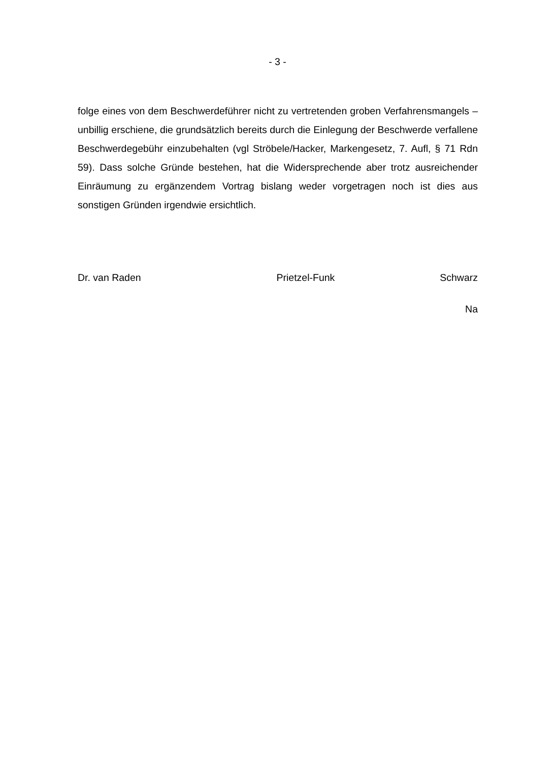- 3 -
folge eines von dem Beschwerdeführer nicht zu vertretenden groben Verfahrens­mangels – unbillig erschiene, die grundsätzlich bereits durch die Einlegung der Beschwerde verfallene Beschwerdegebühr einzubehalten (vgl Ströbele/Hacker, Markengesetz, 7. Aufl, § 71 Rdn 59). Dass solche Gründe bestehen, hat die Wi­dersprechende aber trotz ausreichender Einräumung zu ergänzendem Vortrag bislang weder vorgetragen noch ist dies aus sonstigen Gründen irgendwie ersicht­lich.
Dr. van Raden Prietzel-Funk Schwarz
Na